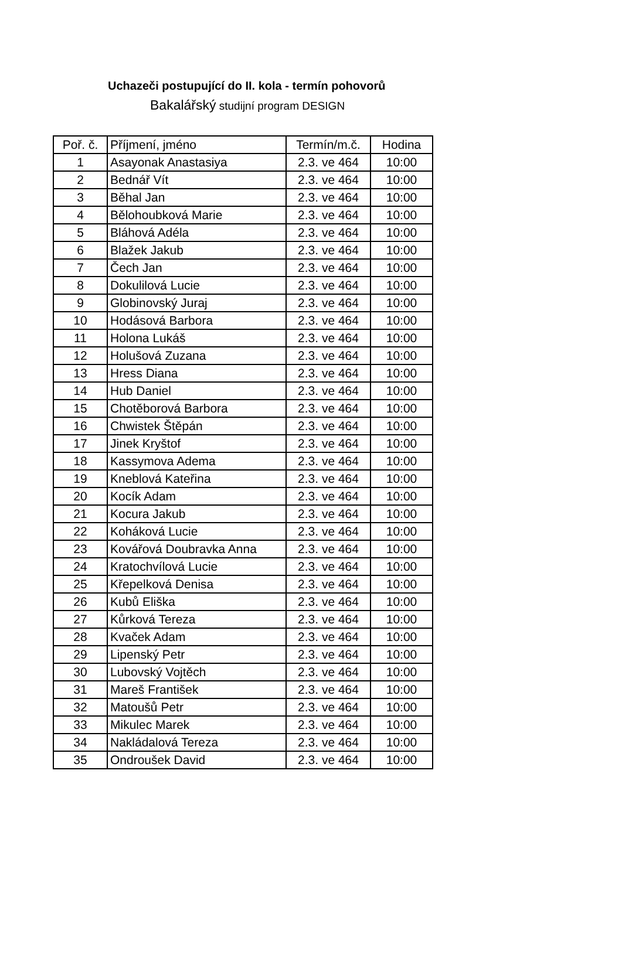Uchazeči postupující do II. kola - termín pohovorů
Bakalářský studijní program DESIGN
| Poř. č. | Příjmení, jméno | Termín/m.č. | Hodina |
| --- | --- | --- | --- |
| 1 | Asayonak Anastasiya | 2.3. ve 464 | 10:00 |
| 2 | Bednář Vít | 2.3. ve 464 | 10:00 |
| 3 | Běhal Jan | 2.3. ve 464 | 10:00 |
| 4 | Bělohoubková Marie | 2.3. ve 464 | 10:00 |
| 5 | Bláhová Adéla | 2.3. ve 464 | 10:00 |
| 6 | Blažek Jakub | 2.3. ve 464 | 10:00 |
| 7 | Čech Jan | 2.3. ve 464 | 10:00 |
| 8 | Dokulilová Lucie | 2.3. ve 464 | 10:00 |
| 9 | Globinovský Juraj | 2.3. ve 464 | 10:00 |
| 10 | Hodásová Barbora | 2.3. ve 464 | 10:00 |
| 11 | Holona Lukáš | 2.3. ve 464 | 10:00 |
| 12 | Holušová Zuzana | 2.3. ve 464 | 10:00 |
| 13 | Hress Diana | 2.3. ve 464 | 10:00 |
| 14 | Hub Daniel | 2.3. ve 464 | 10:00 |
| 15 | Chotěborová Barbora | 2.3. ve 464 | 10:00 |
| 16 | Chwistek Štěpán | 2.3. ve 464 | 10:00 |
| 17 | Jinek Kryštof | 2.3. ve 464 | 10:00 |
| 18 | Kassymova Adema | 2.3. ve 464 | 10:00 |
| 19 | Kneblová Kateřina | 2.3. ve 464 | 10:00 |
| 20 | Kocík Adam | 2.3. ve 464 | 10:00 |
| 21 | Kocura Jakub | 2.3. ve 464 | 10:00 |
| 22 | Koháková Lucie | 2.3. ve 464 | 10:00 |
| 23 | Kovářová Doubravka Anna | 2.3. ve 464 | 10:00 |
| 24 | Kratochvílová Lucie | 2.3. ve 464 | 10:00 |
| 25 | Křepelková Denisa | 2.3. ve 464 | 10:00 |
| 26 | Kubů Eliška | 2.3. ve 464 | 10:00 |
| 27 | Kůrková Tereza | 2.3. ve 464 | 10:00 |
| 28 | Kvaček Adam | 2.3. ve 464 | 10:00 |
| 29 | Lipenský Petr | 2.3. ve 464 | 10:00 |
| 30 | Lubovský Vojtěch | 2.3. ve 464 | 10:00 |
| 31 | Mareš František | 2.3. ve 464 | 10:00 |
| 32 | Matoušů Petr | 2.3. ve 464 | 10:00 |
| 33 | Mikulec Marek | 2.3. ve 464 | 10:00 |
| 34 | Nakládalová Tereza | 2.3. ve 464 | 10:00 |
| 35 | Ondroušek David | 2.3. ve 464 | 10:00 |